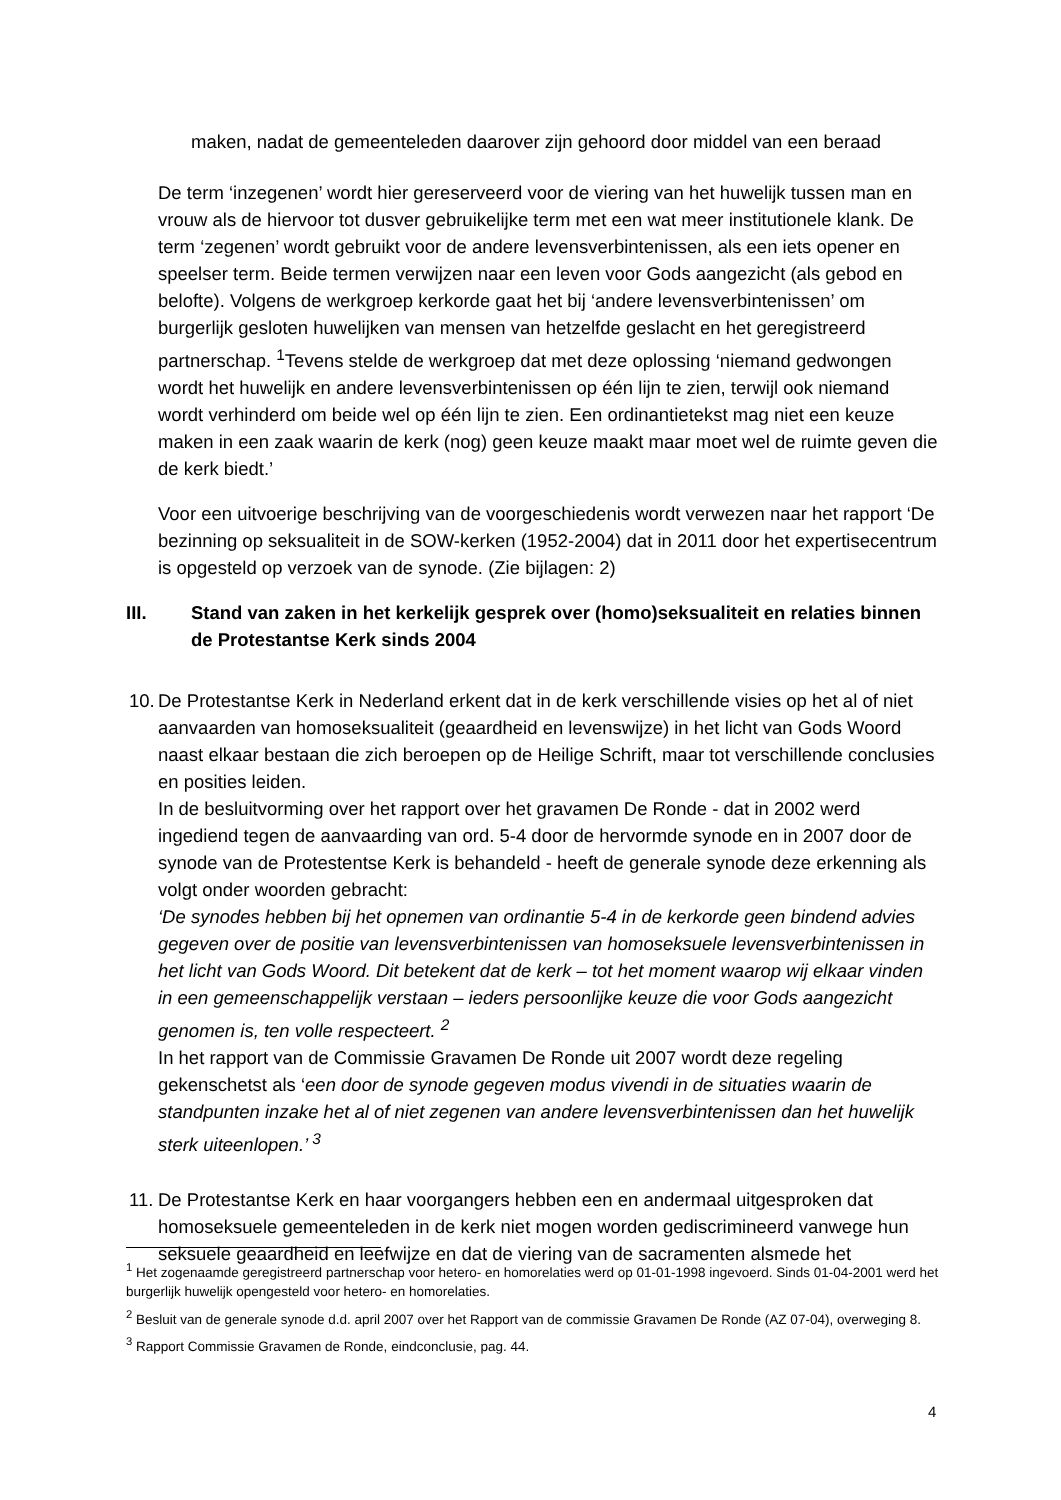maken, nadat de gemeenteleden daarover zijn gehoord door middel van een beraad
De term ‘inzegenen’ wordt hier gereserveerd voor de viering van het huwelijk tussen man en vrouw als de hiervoor tot dusver gebruikelijke term met een wat meer institutionele klank. De term ‘zegenen’ wordt gebruikt voor de andere levensverbintenissen, als een iets opener en speelser term. Beide termen verwijzen naar een leven voor Gods aangezicht (als gebod en belofte). Volgens de werkgroep kerkorde gaat het bij ‘andere levensverbintenissen’ om burgerlijk gesloten huwelijken van mensen van hetzelfde geslacht en het geregistreerd partnerschap. <sup>1</sup>Tevens stelde de werkgroep dat met deze oplossing ‘niemand gedwongen wordt het huwelijk en andere levensverbintenissen op één lijn te zien, terwijl ook niemand wordt verhinderd om beide wel op één lijn te zien. Een ordinantietekst mag niet een keuze maken in een zaak waarin de kerk (nog) geen keuze maakt maar moet wel de ruimte geven die de kerk biedt.’
Voor een uitvoerige beschrijving van de voorgeschiedenis wordt verwezen naar het rapport ‘De bezinning op seksualiteit in de SOW-kerken (1952-2004) dat in 2011 door het expertisecentrum is opgesteld op verzoek van de synode. (Zie bijlagen: 2)
III. Stand van zaken in het kerkelijk gesprek over (homo)seksualiteit en relaties binnen de Protestantse Kerk sinds 2004
10. De Protestantse Kerk in Nederland erkent dat in de kerk verschillende visies op het al of niet aanvaarden van homoseksualiteit (geaardheid en levenswijze) in het licht van Gods Woord naast elkaar bestaan die zich beroepen op de Heilige Schrift, maar tot verschillende conclusies en posities leiden.
In de besluitvorming over het rapport over het gravamen De Ronde - dat in 2002 werd ingediend tegen de aanvaarding van ord. 5-4 door de hervormde synode en in 2007 door de synode van de Protestentse Kerk is behandeld - heeft de generale synode deze erkenning als volgt onder woorden gebracht:
‘De synodes hebben bij het opnemen van ordinantie 5-4 in de kerkorde geen bindend advies gegeven over de positie van levensverbintenissen van homoseksuele levensverbintenissen in het licht van Gods Woord. Dit betekent dat de kerk – tot het moment waarop wij elkaar vinden in een gemeenschappelijk verstaan – ieders persoonlijke keuze die voor Gods aangezicht genomen is, ten volle respecteert. <sup>2</sup>
In het rapport van de Commissie Gravamen De Ronde uit 2007 wordt deze regeling gekenschetst als ‘een door de synode gegeven modus vivendi in de situaties waarin de standpunten inzake het al of niet zegenen van andere levensverbintenissen dan het huwelijk sterk uiteenlopen.’ <sup>3</sup>
11. De Protestantse Kerk en haar voorgangers hebben een en andermaal uitgesproken dat homoseksuele gemeenteleden in de kerk niet mogen worden gediscrimineerd vanwege hun seksuele geaardheid en leefwijze en dat de viering van de sacramenten alsmede het
<sup>1</sup> Het zogenaamde geregistreerd partnerschap voor hetero- en homorelaties werd op 01-01-1998 ingevoerd. Sinds 01-04-2001 werd het burgerlijk huwelijk opengesteld voor hetero- en homorelaties.
<sup>2</sup> Besluit van de generale synode d.d. april 2007 over het Rapport van de commissie Gravamen De Ronde (AZ 07-04), overweging 8.
<sup>3</sup> Rapport Commissie Gravamen de Ronde, eindconclusie, pag. 44.
4